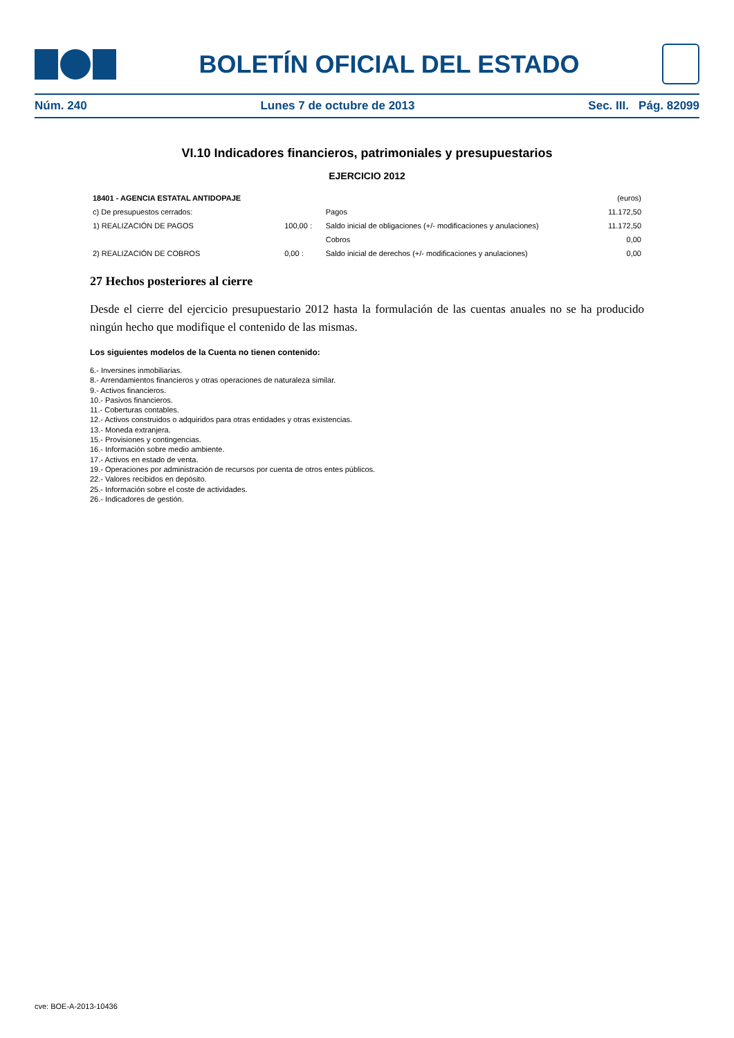BOLETÍN OFICIAL DEL ESTADO
Núm. 240 Lunes 7 de octubre de 2013 Sec. III. Pág. 82099
VI.10 Indicadores financieros, patrimoniales y presupuestarios
EJERCICIO 2012
| 18401 - AGENCIA ESTATAL ANTIDOPAJE | | | (euros) |
| c) De presupuestos cerrados: | | Pagos | 11.172,50 |
| 1) REALIZACIÓN DE PAGOS | 100,00 : | Saldo inicial de obligaciones (+/- modificaciones y anulaciones) | 11.172,50 |
| | | Cobros | 0,00 |
| 2) REALIZACIÓN DE COBROS | 0,00 : | Saldo inicial de derechos (+/- modificaciones y anulaciones) | 0,00 |
27 Hechos posteriores al cierre
Desde el cierre del ejercicio presupuestario 2012 hasta la formulación de las cuentas anuales no se ha producido ningún hecho que modifique el contenido de las mismas.
Los siguientes modelos de la Cuenta no tienen contenido:
6.- Inversines inmobiliarias.
8.- Arrendamientos financieros y otras operaciones de naturaleza similar.
9.- Activos financieros.
10.- Pasivos financieros.
11.- Coberturas contables.
12.- Activos construidos o adquiridos para otras entidades y otras existencias.
13.- Moneda extranjera.
15.- Provisiones y contingencias.
16.- Información sobre medio ambiente.
17.- Activos en estado de venta.
19.- Operaciones por administración de recursos por cuenta de otros entes públicos.
22.- Valores recibidos en depósito.
25.- Información sobre el coste de actividades.
26.- Indicadores de gestión.
cve: BOE-A-2013-10436